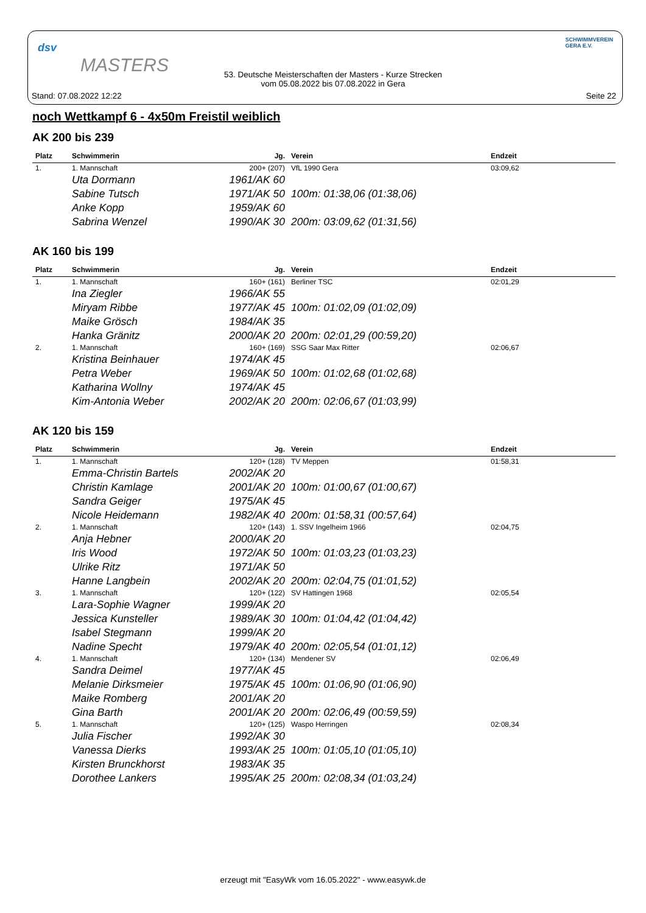dsv
MASTERS
53. Deutsche Meisterschaften der Masters - Kurze Strecken
vom 05.08.2022 bis 07.08.2022 in Gera
SCHWIMMVEREIN
GERA E.V.
Stand: 07.08.2022 12:22 Seite 22
noch Wettkampf 6 - 4x50m Freistil weiblich
AK 200 bis 239
| Platz | Schwimmerin | Jg. | Verein | Endzeit |
| --- | --- | --- | --- | --- |
| 1. | 1. Mannschaft | 200+ (207) | VfL 1990 Gera | 03:09,62 |
| | Uta Dormann | 1961/AK 60 | | |
| | Sabine Tutsch | 1971/AK 50 | 100m: 01:38,06 (01:38,06) | |
| | Anke Kopp | 1959/AK 60 | | |
| | Sabrina Wenzel | 1990/AK 30 | 200m: 03:09,62 (01:31,56) | |
AK 160 bis 199
| Platz | Schwimmerin | Jg. | Verein | Endzeit |
| --- | --- | --- | --- | --- |
| 1. | 1. Mannschaft | 160+ (161) | Berliner TSC | 02:01,29 |
| | Ina Ziegler | 1966/AK 55 | | |
| | Miryam Ribbe | 1977/AK 45 | 100m: 01:02,09 (01:02,09) | |
| | Maike Grösch | 1984/AK 35 | | |
| | Hanka Gränitz | 2000/AK 20 | 200m: 02:01,29 (00:59,20) | |
| 2. | 1. Mannschaft | 160+ (169) | SSG Saar Max Ritter | 02:06,67 |
| | Kristina Beinhauer | 1974/AK 45 | | |
| | Petra Weber | 1969/AK 50 | 100m: 01:02,68 (01:02,68) | |
| | Katharina Wollny | 1974/AK 45 | | |
| | Kim-Antonia Weber | 2002/AK 20 | 200m: 02:06,67 (01:03,99) | |
AK 120 bis 159
| Platz | Schwimmerin | Jg. | Verein | Endzeit |
| --- | --- | --- | --- | --- |
| 1. | 1. Mannschaft | 120+ (128) | TV Meppen | 01:58,31 |
| | Emma-Christin Bartels | 2002/AK 20 | | |
| | Christin Kamlage | 2001/AK 20 | 100m: 01:00,67 (01:00,67) | |
| | Sandra Geiger | 1975/AK 45 | | |
| | Nicole Heidemann | 1982/AK 40 | 200m: 01:58,31 (00:57,64) | |
| 2. | 1. Mannschaft | 120+ (143) | 1. SSV Ingelheim 1966 | 02:04,75 |
| | Anja Hebner | 2000/AK 20 | | |
| | Iris Wood | 1972/AK 50 | 100m: 01:03,23 (01:03,23) | |
| | Ulrike Ritz | 1971/AK 50 | | |
| | Hanne Langbein | 2002/AK 20 | 200m: 02:04,75 (01:01,52) | |
| 3. | 1. Mannschaft | 120+ (122) | SV Hattingen 1968 | 02:05,54 |
| | Lara-Sophie Wagner | 1999/AK 20 | | |
| | Jessica Kunsteller | 1989/AK 30 | 100m: 01:04,42 (01:04,42) | |
| | Isabel Stegmann | 1999/AK 20 | | |
| | Nadine Specht | 1979/AK 40 | 200m: 02:05,54 (01:01,12) | |
| 4. | 1. Mannschaft | 120+ (134) | Mendener SV | 02:06,49 |
| | Sandra Deimel | 1977/AK 45 | | |
| | Melanie Dirksmeier | 1975/AK 45 | 100m: 01:06,90 (01:06,90) | |
| | Maike Romberg | 2001/AK 20 | | |
| | Gina Barth | 2001/AK 20 | 200m: 02:06,49 (00:59,59) | |
| 5. | 1. Mannschaft | 120+ (125) | Waspo Herringen | 02:08,34 |
| | Julia Fischer | 1992/AK 30 | | |
| | Vanessa Dierks | 1993/AK 25 | 100m: 01:05,10 (01:05,10) | |
| | Kirsten Brunckhorst | 1983/AK 35 | | |
| | Dorothee Lankers | 1995/AK 25 | 200m: 02:08,34 (01:03,24) | |
erzeugt mit "EasyWk vom 16.05.2022" - www.easywk.de